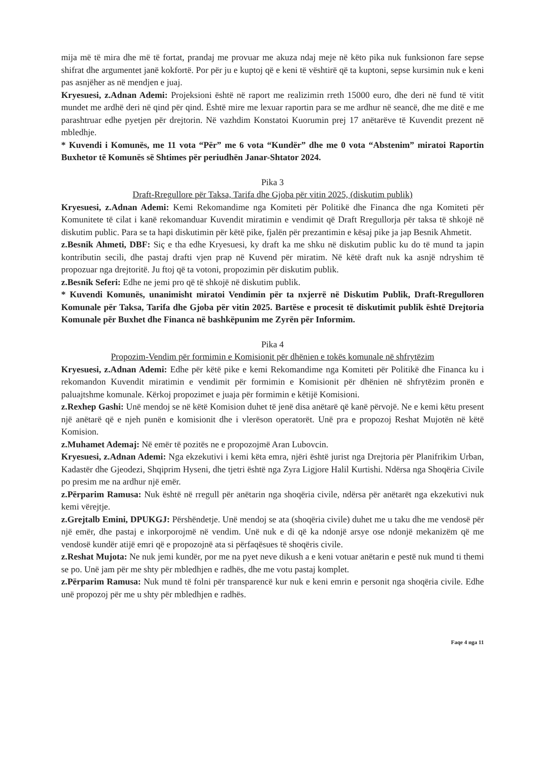mija më të mira dhe më të fortat, prandaj me provuar me akuza ndaj meje në këto pika nuk funksionon fare sepse shifrat dhe argumentet janë kokfortë. Por për ju e kuptoj që e keni të vështirë që ta kuptoni, sepse kursimin nuk e keni pas asnjëher as në mendjen e juaj.
Kryesuesi, z.Adnan Ademi: Projeksioni është në raport me realizimin rreth 15000 euro, dhe deri në fund të vitit mundet me ardhë deri në qind për qind. Është mire me lexuar raportin para se me ardhur në seancë, dhe me ditë e me parashtruar edhe pyetjen për drejtorin. Në vazhdim Konstatoi Kuorumin prej 17 anëtarëve të Kuvendit prezent në mbledhje.
* Kuvendi i Komunës, me 11 vota “Për” me 6 vota “Kundër” dhe me 0 vota “Abstenim” miratoi Raportin Buxhetor të Komunës së Shtimes për periudhën Janar-Shtator 2024.
Pika 3
Draft-Rregullore për Taksa, Tarifa dhe Gjoba për vitin 2025, (diskutim publik)
Kryesuesi, z.Adnan Ademi: Kemi Rekomandime nga Komiteti për Politikë dhe Financa dhe nga Komiteti për Komunitete të cilat i kanë rekomanduar Kuvendit miratimin e vendimit që Draft Rregullorja për taksa të shkojë në diskutim public. Para se ta hapi diskutimin për këtë pike, fjalën për prezantimin e kësaj pike ja jap Besnik Ahmetit.
z.Besnik Ahmeti, DBF: Siç e tha edhe Kryesuesi, ky draft ka me shku në diskutim public ku do të mund ta japin kontributin secili, dhe pastaj drafti vjen prap në Kuvend për miratim. Në këtë draft nuk ka asnjë ndryshim të propozuar nga drejtoritë. Ju ftoj që ta votoni, propozimin për diskutim publik.
z.Besnik Seferi: Edhe ne jemi pro që të shkojë në diskutim publik.
* Kuvendi Komunës, unanimisht miratoi Vendimin për ta nxjerrë në Diskutim Publik, Draft-Rregulloren Komunale për Taksa, Tarifa dhe Gjoba për vitin 2025. Bartëse e procesit të diskutimit publik është Drejtoria Komunale për Buxhet dhe Financa në bashkëpunim me Zyrën për Informim.
Pika 4
Propozim-Vendim për formimin e Komisionit për dhënien e tokës komunale në shfrytëzim
Kryesuesi, z.Adnan Ademi: Edhe për këtë pike e kemi Rekomandime nga Komiteti për Politikë dhe Financa ku i rekomandon Kuvendit miratimin e vendimit për formimin e Komisionit për dhënien në shfrytëzim pronën e paluajtshme komunale. Kërkoj propozimet e juaja për formimin e këtijë Komisioni.
z.Rexhep Gashi: Unë mendoj se në këtë Komision duhet të jenë disa anëtarë që kanë përvojë. Ne e kemi këtu present një anëtarë që e njeh punën e komisionit dhe i vlerëson operatorët. Unë pra e propozoj Reshat Mujotën në këtë Komision.
z.Muhamet Ademaj: Në emër të pozitës ne e propozojmë Aran Lubovcin.
Kryesuesi, z.Adnan Ademi: Nga ekzekutivi i kemi këta emra, njëri është jurist nga Drejtoria për Planifrikim Urban, Kadastër dhe Gjeodezi, Shqiprim Hyseni, dhe tjetri është nga Zyra Ligjore Halil Kurtishi. Ndërsa nga Shoqëria Civile po presim me na ardhur një emër.
z.Përparim Ramusa: Nuk është në rregull për anëtarin nga shoqëria civile, ndërsa për anëtarët nga ekzekutivi nuk kemi vërejtje.
z.Grejtalb Emini, DPUKGJ: Përshëndetje. Unë mendoj se ata (shoqëria civile) duhet me u taku dhe me vendosë për një emër, dhe pastaj e inkorporojmë në vendim. Unë nuk e di që ka ndonjë arsye ose ndonjë mekanizëm që me vendosë kundër atijë emri që e propozojnë ata si përfaqësues të shoqëris civile.
z.Reshat Mujota: Ne nuk jemi kundër, por me na pyet neve dikush a e keni votuar anëtarin e pestë nuk mund ti themi se po. Unë jam për me shty për mbledhjen e radhës, dhe me votu pastaj komplet.
z.Përparim Ramusa: Nuk mund të folni për transparencë kur nuk e keni emrin e personit nga shoqëria civile. Edhe unë propozoj për me u shty për mbledhjen e radhës.
Faqe 4 nga 11